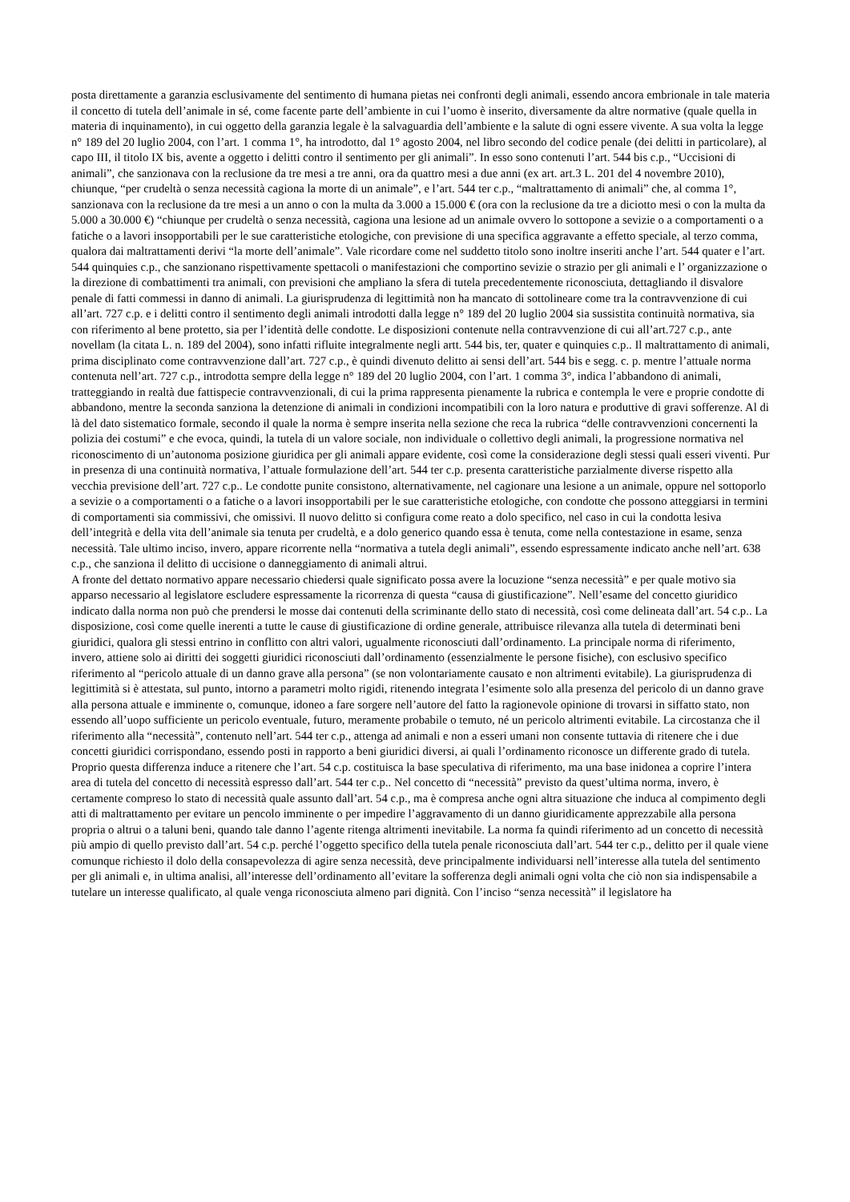posta direttamente a garanzia esclusivamente del sentimento di humana pietas nei confronti degli animali, essendo ancora embrionale in tale materia il concetto di tutela dell’animale in sé, come facente parte dell’ambiente in cui l’uomo è inserito, diversamente da altre normative (quale quella in materia di inquinamento), in cui oggetto della garanzia legale è la salvaguardia dell’ambiente e la salute di ogni essere vivente. A sua volta la legge n° 189 del 20 luglio 2004, con l’art. 1 comma 1°, ha introdotto, dal 1° agosto 2004, nel libro secondo del codice penale (dei delitti in particolare), al capo III, il titolo IX bis, avente a oggetto i delitti contro il sentimento per gli animali”. In esso sono contenuti l’art. 544 bis c.p., “Uccisioni di animali”, che sanzionava con la reclusione da tre mesi a tre anni, ora da quattro mesi a due anni (ex art. art.3 L. 201 del 4 novembre 2010), chiunque, “per crudeltà o senza necessità cagiona la morte di un animale”, e l’art. 544 ter c.p., “maltrattamento di animali” che, al comma 1°, sanzionava con la reclusione da tre mesi a un anno o con la multa da 3.000 a 15.000 € (ora con la reclusione da tre a diciotto mesi o con la multa da 5.000 a 30.000 €) “chiunque per crudeltà o senza necessità, cagiona una lesione ad un animale ovvero lo sottopone a sevizie o a comportamenti o a fatiche o a lavori insopportabili per le sue caratteristiche etologiche, con previsione di una specifica aggravante a effetto speciale, al terzo comma, qualora dai maltrattamenti derivi “la morte dell’animale”. Vale ricordare come nel suddetto titolo sono inoltre inseriti anche l’art. 544 quater e l’art. 544 quinquies c.p., che sanzionano rispettivamente spettacoli o manifestazioni che comportino sevizie o strazio per gli animali e l’ organizzazione o la direzione di combattimenti tra animali, con previsioni che ampliano la sfera di tutela precedentemente riconosciuta, dettagliando il disvalore penale di fatti commessi in danno di animali. La giurisprudenza di legittimità non ha mancato di sottolineare come tra la contravvenzione di cui all’art. 727 c.p. e i delitti contro il sentimento degli animali introdotti dalla legge n° 189 del 20 luglio 2004 sia sussistita continuità normativa, sia con riferimento al bene protetto, sia per l’identità delle condotte. Le disposizioni contenute nella contravvenzione di cui all’art.727 c.p., ante novellam (la citata L. n. 189 del 2004), sono infatti rifluite integralmente negli artt. 544 bis, ter, quater e quinquies c.p.. Il maltrattamento di animali, prima disciplinato come contravvenzione dall’art. 727 c.p., è quindi divenuto delitto ai sensi dell’art. 544 bis e segg. c. p. mentre l’attuale norma contenuta nell’art. 727 c.p., introdotta sempre della legge n° 189 del 20 luglio 2004, con l’art. 1 comma 3°, indica l’abbandono di animali, tratteggiando in realtà due fattispecie contravvenzionali, di cui la prima rappresenta pienamente la rubrica e contempla le vere e proprie condotte di abbandono, mentre la seconda sanziona la detenzione di animali in condizioni incompatibili con la loro natura e produttive di gravi sofferenze. Al di là del dato sistematico formale, secondo il quale la norma è sempre inserita nella sezione che reca la rubrica “delle contravvenzioni concernenti la polizia dei costumi” e che evoca, quindi, la tutela di un valore sociale, non individuale o collettivo degli animali, la progressione normativa nel riconoscimento di un’autonoma posizione giuridica per gli animali appare evidente, così come la considerazione degli stessi quali esseri viventi. Pur in presenza di una continuità normativa, l’attuale formulazione dell’art. 544 ter c.p. presenta caratteristiche parzialmente diverse rispetto alla vecchia previsione dell’art. 727 c.p.. Le condotte punite consistono, alternativamente, nel cagionare una lesione a un animale, oppure nel sottoporlo a sevizie o a comportamenti o a fatiche o a lavori insopportabili per le sue caratteristiche etologiche, con condotte che possono atteggiarsi in termini di comportamenti sia commissivi, che omissivi. Il nuovo delitto si configura come reato a dolo specifico, nel caso in cui la condotta lesiva dell’integrità e della vita dell’animale sia tenuta per crudeltà, e a dolo generico quando essa è tenuta, come nella contestazione in esame, senza necessità. Tale ultimo inciso, invero, appare ricorrente nella “normativa a tutela degli animali”, essendo espressamente indicato anche nell’art. 638 c.p., che sanziona il delitto di uccisione o danneggiamento di animali altrui.
A fronte del dettato normativo appare necessario chiedersi quale significato possa avere la locuzione “senza necessità” e per quale motivo sia apparso necessario al legislatore escludere espressamente la ricorrenza di questa “causa di giustificazione”. Nell’esame del concetto giuridico indicato dalla norma non può che prendersi le mosse dai contenuti della scriminante dello stato di necessità, così come delineata dall’art. 54 c.p.. La disposizione, così come quelle inerenti a tutte le cause di giustificazione di ordine generale, attribuisce rilevanza alla tutela di determinati beni giuridici, qualora gli stessi entrino in conflitto con altri valori, ugualmente riconosciuti dall’ordinamento. La principale norma di riferimento, invero, attiene solo ai diritti dei soggetti giuridici riconosciuti dall’ordinamento (essenzialmente le persone fisiche), con esclusivo specifico riferimento al “pericolo attuale di un danno grave alla persona” (se non volontariamente causato e non altrimenti evitabile). La giurisprudenza di legittimità si è attestata, sul punto, intorno a parametri molto rigidi, ritenendo integrata l’esimente solo alla presenza del pericolo di un danno grave alla persona attuale e imminente o, comunque, idoneo a fare sorgere nell’autore del fatto la ragionevole opinione di trovarsi in siffatto stato, non essendo all’uopo sufficiente un pericolo eventuale, futuro, meramente probabile o temuto, né un pericolo altrimenti evitabile. La circostanza che il riferimento alla “necessità”, contenuto nell’art. 544 ter c.p., attenga ad animali e non a esseri umani non consente tuttavia di ritenere che i due concetti giuridici corrispondano, essendo posti in rapporto a beni giuridici diversi, ai quali l’ordinamento riconosce un differente grado di tutela. Proprio questa differenza induce a ritenere che l’art. 54 c.p. costituisca la base speculativa di riferimento, ma una base inidonea a coprire l’intera area di tutela del concetto di necessità espresso dall’art. 544 ter c.p.. Nel concetto di “necessità” previsto da quest’ultima norma, invero, è certamente compreso lo stato di necessità quale assunto dall’art. 54 c.p., ma è compresa anche ogni altra situazione che induca al compimento degli atti di maltrattamento per evitare un pencolo imminente o per impedire l’aggravamento di un danno giuridicamente apprezzabile alla persona propria o altrui o a taluni beni, quando tale danno l’agente ritenga altrimenti inevitabile. La norma fa quindi riferimento ad un concetto di necessità più ampio di quello previsto dall’art. 54 c.p. perché l’oggetto specifico della tutela penale riconosciuta dall’art. 544 ter c.p., delitto per il quale viene comunque richiesto il dolo della consapevolezza di agire senza necessità, deve principalmente individuarsi nell’interesse alla tutela del sentimento per gli animali e, in ultima analisi, all’interesse dell’ordinamento all’evitare la sofferenza degli animali ogni volta che ciò non sia indispensabile a tutelare un interesse qualificato, al quale venga riconosciuta almeno pari dignità. Con l’inciso “senza necessità” il legislatore ha